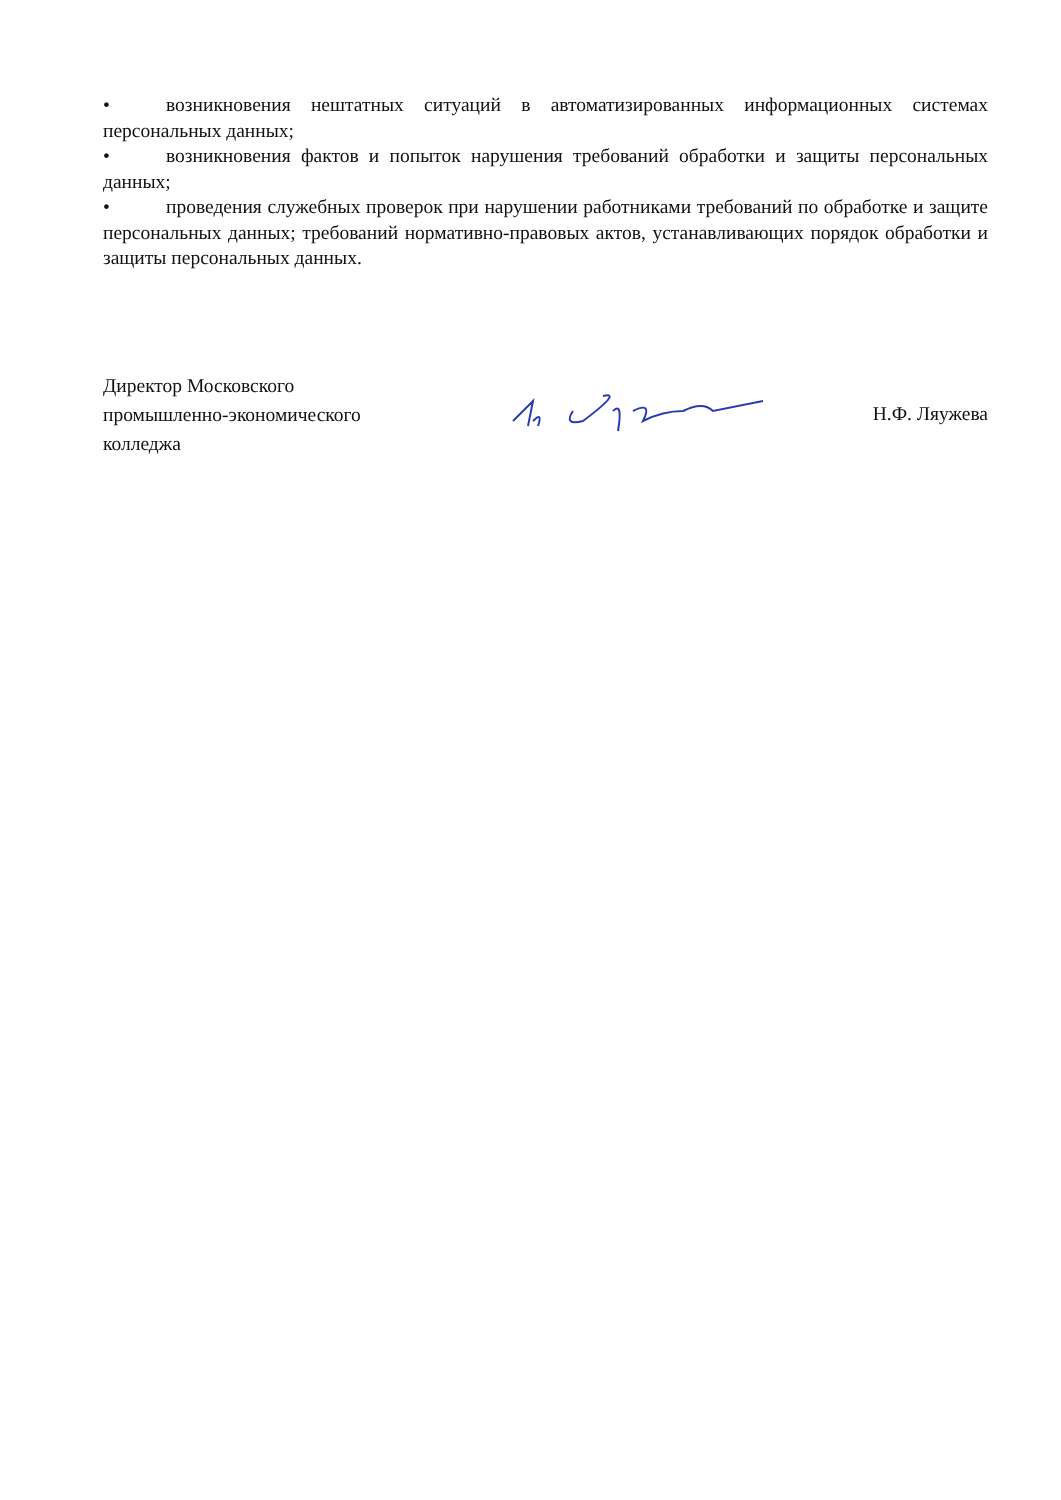• возникновения нештатных ситуаций в автоматизированных информационных системах персональных данных;
• возникновения фактов и попыток нарушения требований обработки и защиты персональных данных;
• проведения служебных проверок при нарушении работниками требований по обработке и защите персональных данных; требований нормативно-правовых актов, устанавливающих порядок обработки и защиты персональных данных.
Директор Московского
промышленно-экономического
колледжа
Н.Ф. Ляужева